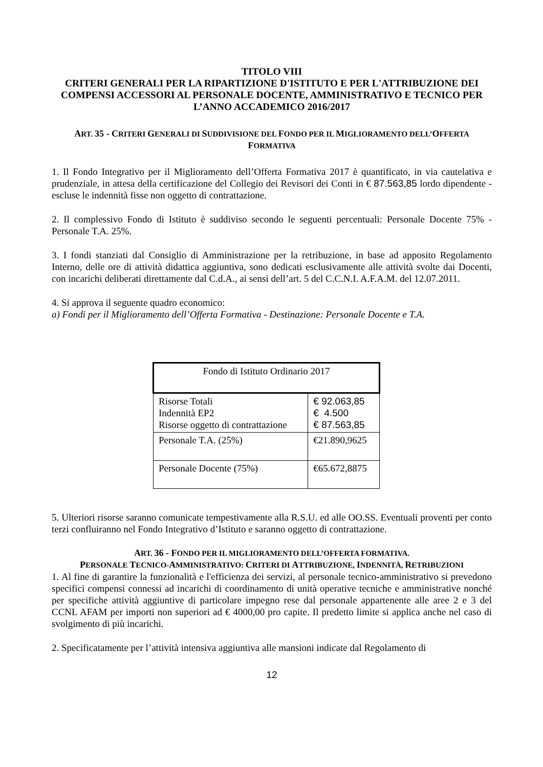TITOLO VIII
CRITERI GENERALI PER LA RIPARTIZIONE D'ISTITUTO E PER L'ATTRIBUZIONE DEI COMPENSI ACCESSORI AL PERSONALE DOCENTE, AMMINISTRATIVO E TECNICO PER L’ANNO ACCADEMICO 2016/2017
ART. 35 - CRITERI GENERALI DI SUDDIVISIONE DEL FONDO PER IL MIGLIORAMENTO DELL’OFFERTA FORMATIVA
1. Il Fondo Integrativo per il Miglioramento dell’Offerta Formativa 2017 è quantificato, in via cautelativa e prudenziale, in attesa della certificazione del Collegio dei Revisori dei Conti in € 87.563,85 lordo dipendente - escluse le indennità fisse non oggetto di contrattazione.
2. Il complessivo Fondo di Istituto è suddiviso secondo le seguenti percentuali: Personale Docente 75% - Personale T.A. 25%.
3. I fondi stanziati dal Consiglio di Amministrazione per la retribuzione, in base ad apposito Regolamento Interno, delle ore di attività didattica aggiuntiva, sono dedicati esclusivamente alle attività svolte dai Docenti, con incarichi deliberati direttamente dal C.d.A., ai sensi dell’art. 5 del C.C.N.I. A.F.A.M. del 12.07.2011.
4. Si approva il seguente quadro economico:
a) Fondi per il Miglioramento dell’Offerta Formativa - Destinazione: Personale Docente e T.A.
| Fondo di Istituto Ordinario 2017 | |
| Risorse Totali Indennità EP2 Risorse oggetto di contrattazione | € 92.063,85 € 4.500 € 87.563,85 |
| Personale T.A. (25%) | €21.890,9625 |
| Personale Docente (75%) | €65.672,8875 |
5. Ulteriori risorse saranno comunicate tempestivamente alla R.S.U. ed alle OO.SS. Eventuali proventi per conto terzi confluiranno nel Fondo Integrativo d’Istituto e saranno oggetto di contrattazione.
ART. 36 - FONDO PER IL MIGLIORAMENTO DELL’OFFERTA FORMATIVA.
PERSONALE TECNICO-AMMINISTRATIVO: CRITERI DI ATTRIBUZIONE, INDENNITÀ, RETRIBUZIONI
1. Al fine di garantire la funzionalità e l'efficienza dei servizi, al personale tecnico-amministrativo si prevedono specifici compensi connessi ad incarichi di coordinamento di unità operative tecniche e amministrative nonché per specifiche attività aggiuntive di particolare impegno rese dal personale appartenente alle aree 2 e 3 del CCNL AFAM per importi non superiori ad € 4000,00 pro capite. Il predetto limite si applica anche nel caso di svolgimento di più incarichi.
2. Specificatamente per l’attività intensiva aggiuntiva alle mansioni indicate dal Regolamento di
12